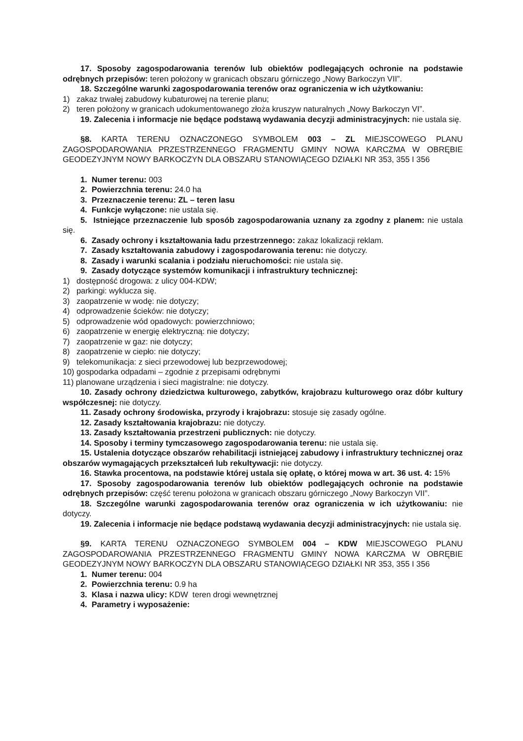17. Sposoby zagospodarowania terenów lub obiektów podlegających ochronie na podstawie odrębnych przepisów: teren położony w granicach obszaru górniczego „Nowy Barkoczyn VII”.
18. Szczególne warunki zagospodarowania terenów oraz ograniczenia w ich użytkowaniu:
1) zakaz trwałej zabudowy kubaturowej na terenie planu;
2) teren położony w granicach udokumentowanego złoża kruszyw naturalnych „Nowy Barkoczyn VI”.
19. Zalecenia i informacje nie będące podstawą wydawania decyzji administracyjnych: nie ustala się.
§8. KARTA TERENU OZNACZONEGO SYMBOLEM 003 – ZL MIEJSCOWEGO PLANU ZAGOSPODAROWANIA PRZESTRZENNEGO FRAGMENTU GMINY NOWA KARCZMA W OBRĘBIE GEODEZYJNYM NOWY BARKOCZYN DLA OBSZARU STANOWIĄCEGO DZIAŁKI NR 353, 355 I 356
1. Numer terenu: 003
2. Powierzchnia terenu: 24.0 ha
3. Przeznaczenie terenu: ZL – teren lasu
4. Funkcje wyłączone: nie ustala się.
5. Istniejące przeznaczenie lub sposób zagospodarowania uznany za zgodny z planem: nie ustala się.
6. Zasady ochrony i kształtowania ładu przestrzennego: zakaz lokalizacji reklam.
7. Zasady kształtowania zabudowy i zagospodarowania terenu: nie dotyczy.
8. Zasady i warunki scalania i podziału nieruchomości: nie ustala się.
9. Zasady dotyczące systemów komunikacji i infrastruktury technicznej:
1) dostępność drogowa: z ulicy 004-KDW;
2) parkingi: wyklucza się.
3) zaopatrzenie w wodę: nie dotyczy;
4) odprowadzenie ścieków: nie dotyczy;
5) odprowadzenie wód opadowych: powierzchniowo;
6) zaopatrzenie w energię elektryczną: nie dotyczy;
7) zaopatrzenie w gaz: nie dotyczy;
8) zaopatrzenie w ciepło: nie dotyczy;
9) telekomunikacja: z sieci przewodowej lub bezprzewodowej;
10) gospodarka odpadami – zgodnie z przepisami odrębnymi
11) planowane urządzenia i sieci magistralne: nie dotyczy.
10. Zasady ochrony dziedzictwa kulturowego, zabytków, krajobrazu kulturowego oraz dóbr kultury współczesnej: nie dotyczy.
11. Zasady ochrony środowiska, przyrody i krajobrazu: stosuje się zasady ogólne.
12. Zasady kształtowania krajobrazu: nie dotyczy.
13. Zasady kształtowania przestrzeni publicznych: nie dotyczy.
14. Sposoby i terminy tymczasowego zagospodarowania terenu: nie ustala się.
15. Ustalenia dotyczące obszarów rehabilitacji istniejącej zabudowy i infrastruktury technicznej oraz obszarów wymagających przekształceń lub rekultywacji: nie dotyczy.
16. Stawka procentowa, na podstawie której ustala się opłatę, o której mowa w art. 36 ust. 4: 15%
17. Sposoby zagospodarowania terenów lub obiektów podlegających ochronie na podstawie odrębnych przepisów: część terenu położona w granicach obszaru górniczego „Nowy Barkoczyn VII”.
18. Szczególne warunki zagospodarowania terenów oraz ograniczenia w ich użytkowaniu: nie dotyczy.
19. Zalecenia i informacje nie będące podstawą wydawania decyzji administracyjnych: nie ustala się.
§9. KARTA TERENU OZNACZONEGO SYMBOLEM 004 – KDW MIEJSCOWEGO PLANU ZAGOSPODAROWANIA PRZESTRZENNEGO FRAGMENTU GMINY NOWA KARCZMA W OBRĘBIE GEODEZYJNYM NOWY BARKOCZYN DLA OBSZARU STANOWIĄCEGO DZIAŁKI NR 353, 355 I 356
1. Numer terenu: 004
2. Powierzchnia terenu: 0.9 ha
3. Klasa i nazwa ulicy: KDW teren drogi wewnętrznej
4. Parametry i wyposażenie: